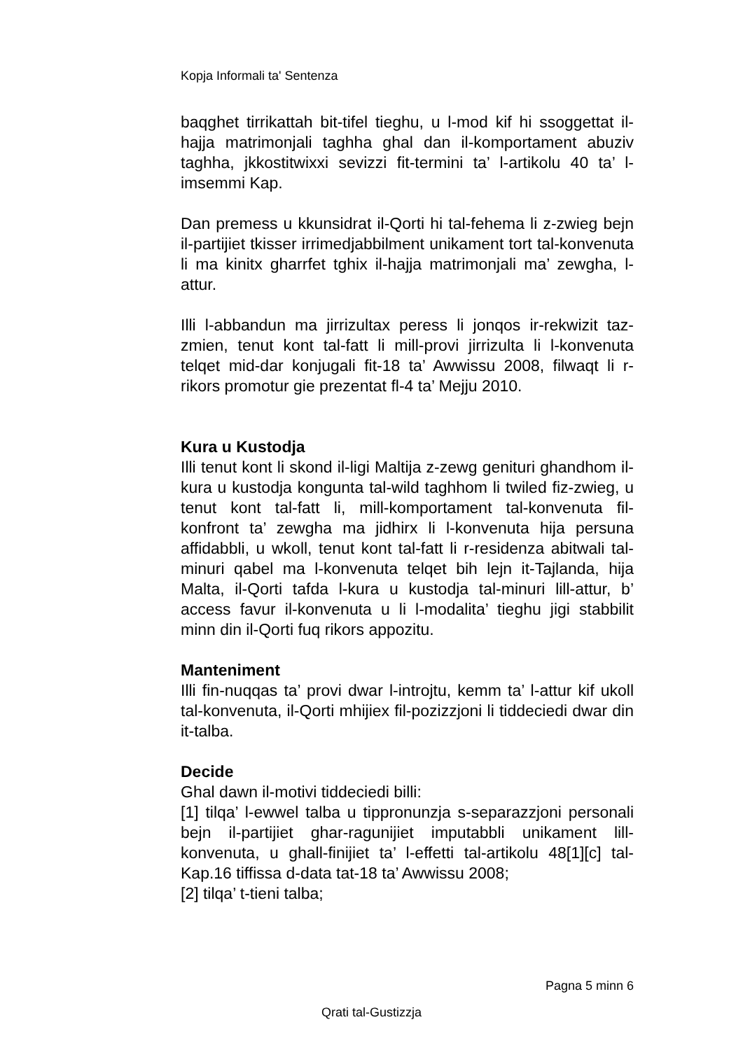Kopja Informali ta' Sentenza
baqghet tirrikattah bit-tifel tieghu, u l-mod kif hi ssoggettat il-hajja matrimonjali taghha ghal dan il-komportament abuziv taghha, jkkostitwixxi sevizzi fit-termini ta’ l-artikolu 40 ta’ l-imsemmi Kap.
Dan premess u kkunsidrat il-Qorti hi tal-fehema li z-zwieg bejn il-partijiet tkisser irrimedjabbilment unikament tort tal-konvenuta li ma kinitx gharrfet tghix il-hajja matrimonjali ma’ zewgha, l-attur.
Illi l-abbandun ma jirrizultax peress li jonqos ir-rekwizit taz-zmien, tenut kont tal-fatt li mill-provi jirrizulta li l-konvenuta telqet mid-dar konjugali fit-18 ta’ Awwissu 2008, filwaqt li r-rikors promotur gie prezentat fl-4 ta’ Mejju 2010.
Kura u Kustodja
Illi tenut kont li skond il-ligi Maltija z-zewg genituri ghandhom il-kura u kustodja kongunta tal-wild taghhom li twiled fiz-zwieg, u tenut kont tal-fatt li, mill-komportament tal-konvenuta fil-konfront ta’ zewgha ma jidhirx li l-konvenuta hija persuna affidabbli, u wkoll, tenut kont tal-fatt li r-residenza abitwali tal-minuri qabel ma l-konvenuta telqet bih lejn it-Tajlanda, hija Malta, il-Qorti tafda l-kura u kustodja tal-minuri lill-attur, b’ access favur il-konvenuta u li l-modalita’ tieghu jigi stabbilit minn din il-Qorti fuq rikors appozitu.
Manteniment
Illi fin-nuqqas ta’ provi dwar l-introjtu, kemm ta’ l-attur kif ukoll tal-konvenuta, il-Qorti mhijiex fil-pozizzjoni li tiddeciedi dwar din it-talba.
Decide
Ghal dawn il-motivi tiddeciedi billi:
[1] tilqa’ l-ewwel talba u tippronunzja s-separazzjoni personali bejn il-partijiet ghar-ragunijiet imputabbli unikament lill-konvenuta, u ghall-finijiet ta’ l-effetti tal-artikolu 48[1][c] tal-Kap.16 tiffissa d-data tat-18 ta’ Awwissu 2008;
[2] tilqa’ t-tieni talba;
Pagna 5 minn 6
Qrati tal-Gustizzja